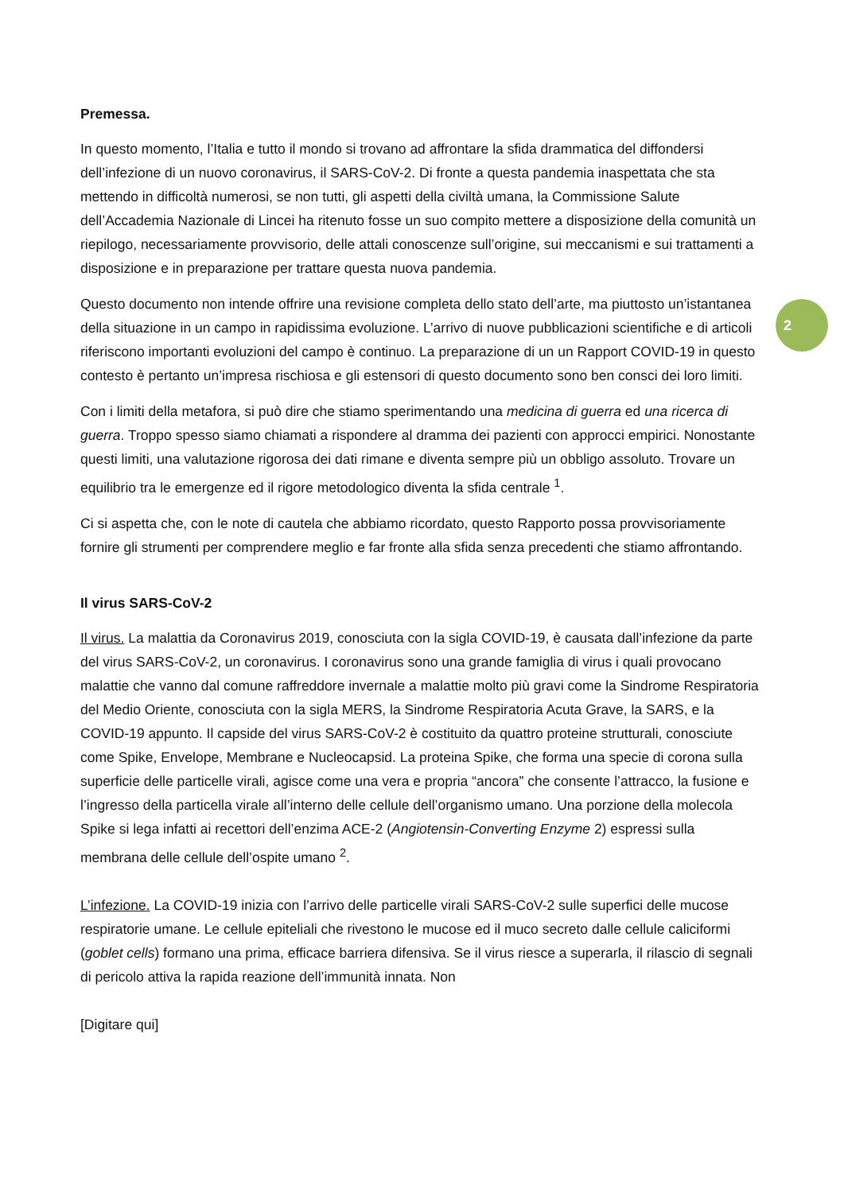2
Premessa.
In questo momento, l’Italia e tutto il mondo si trovano ad affrontare la sfida drammatica del diffondersi dell’infezione di un nuovo coronavirus, il SARS-CoV-2. Di fronte a questa pandemia inaspettata che sta mettendo in difficoltà numerosi, se non tutti, gli aspetti della civiltà umana, la Commissione Salute dell’Accademia Nazionale di Lincei ha ritenuto fosse un suo compito mettere a disposizione della comunità un riepilogo, necessariamente provvisorio, delle attali conoscenze sull’origine, sui meccanismi e sui trattamenti a disposizione e in preparazione per trattare questa nuova pandemia.
Questo documento non intende offrire una revisione completa dello stato dell’arte, ma piuttosto un’istantanea della situazione in un campo in rapidissima evoluzione. L’arrivo di nuove pubblicazioni scientifiche e di articoli riferiscono importanti evoluzioni del campo è continuo. La preparazione di un un Rapport COVID-19 in questo contesto è pertanto un’impresa rischiosa e gli estensori di questo documento sono ben consci dei loro limiti.
Con i limiti della metafora, si può dire che stiamo sperimentando una medicina di guerra ed una ricerca di guerra. Troppo spesso siamo chiamati a rispondere al dramma dei pazienti con approcci empirici. Nonostante questi limiti, una valutazione rigorosa dei dati rimane e diventa sempre più un obbligo assoluto. Trovare un equilibrio tra le emergenze ed il rigore metodologico diventa la sfida centrale <sup>1</sup>.
Ci si aspetta che, con le note di cautela che abbiamo ricordato, questo Rapporto possa provvisoriamente fornire gli strumenti per comprendere meglio e far fronte alla sfida senza precedenti che stiamo affrontando.
Il virus SARS-CoV-2
Il virus. La malattia da Coronavirus 2019, conosciuta con la sigla COVID-19, è causata dall’infezione da parte del virus SARS-CoV-2, un coronavirus. I coronavirus sono una grande famiglia di virus i quali provocano malattie che vanno dal comune raffreddore invernale a malattie molto più gravi come la Sindrome Respiratoria del Medio Oriente, conosciuta con la sigla MERS, la Sindrome Respiratoria Acuta Grave, la SARS, e la COVID-19 appunto. Il capside del virus SARS-CoV-2 è costituito da quattro proteine strutturali, conosciute come Spike, Envelope, Membrane e Nucleocapsid. La proteina Spike, che forma una specie di corona sulla superficie delle particelle virali, agisce come una vera e propria “ancora” che consente l’attracco, la fusione e l’ingresso della particella virale all’interno delle cellule dell’organismo umano. Una porzione della molecola Spike si lega infatti ai recettori dell’enzima ACE-2 (Angiotensin-Converting Enzyme 2) espressi sulla membrana delle cellule dell’ospite umano <sup>2</sup>.
L’infezione. La COVID-19 inizia con l’arrivo delle particelle virali SARS-CoV-2 sulle superfici delle mucose respiratorie umane. Le cellule epiteliali che rivestono le mucose ed il muco secreto dalle cellule caliciformi (goblet cells) formano una prima, efficace barriera difensiva. Se il virus riesce a superarla, il rilascio di segnali di pericolo attiva la rapida reazione dell’immunità innata. Non
[Digitare qui]